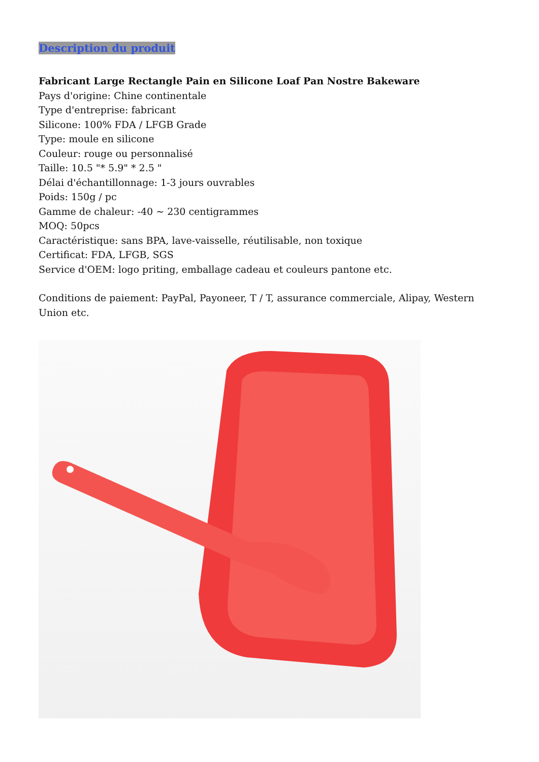Description du produit
Fabricant Large Rectangle Pain en Silicone Loaf Pan Nostre Bakeware
Pays d'origine: Chine continentale
Type d'entreprise: fabricant
Silicone: 100% FDA / LFGB Grade
Type: moule en silicone
Couleur: rouge ou personnalisé
Taille: 10.5 "* 5.9" * 2.5 "
Délai d'échantillonnage: 1-3 jours ouvrables
Poids: 150g / pc
Gamme de chaleur: -40 ~ 230 centigrammes
MOQ: 50pcs
Caractéristique: sans BPA, lave-vaisselle, réutilisable, non toxique
Certificat: FDA, LFGB, SGS
Service d'OEM: logo priting, emballage cadeau et couleurs pantone etc.
Conditions de paiement: PayPal, Payoneer, T / T, assurance commerciale, Alipay, Western Union etc.